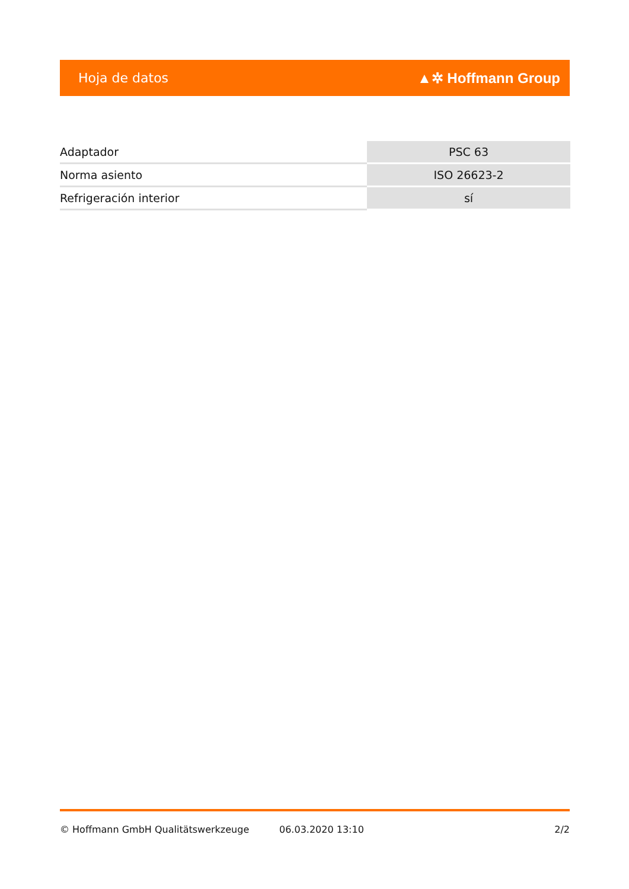Hoja de datos ▲✲ Hoffmann Group
| Adaptador | PSC 63 |
| Norma asiento | ISO 26623-2 |
| Refrigeración interior | sí |
© Hoffmann GmbH Qualitätswerkzeuge 06.03.2020 13:10 2/2